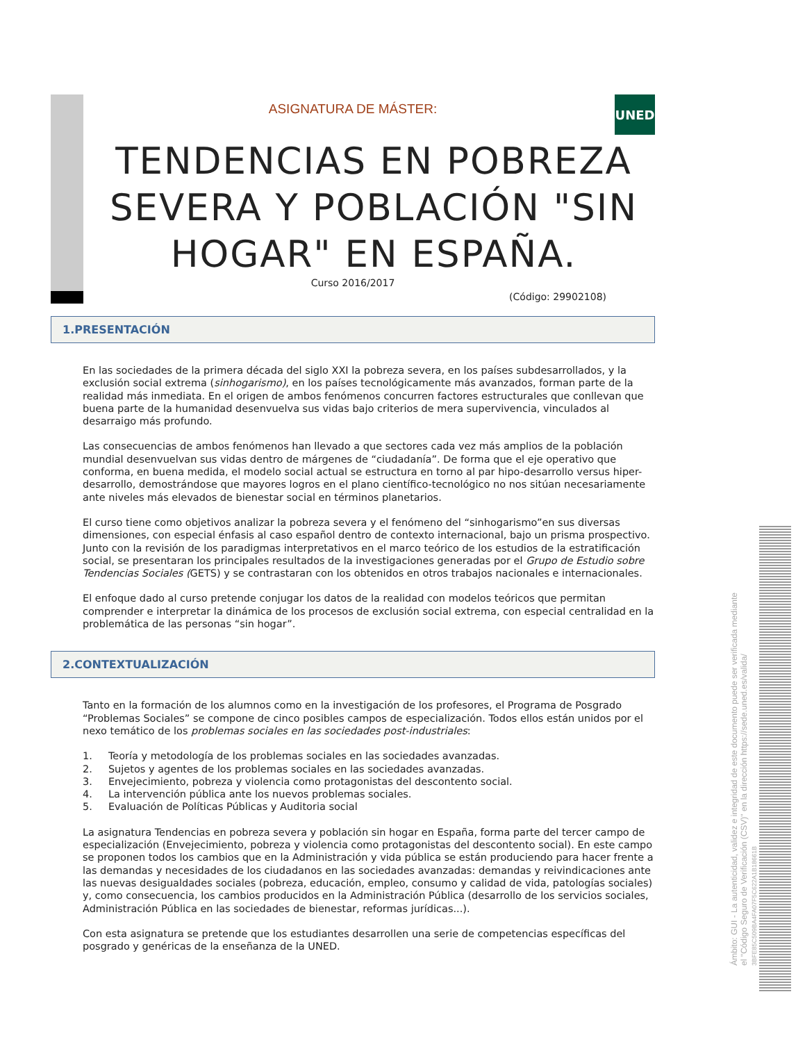UNED
ASIGNATURA DE MÁSTER:
TENDENCIAS EN POBREZA SEVERA Y POBLACIÓN "SIN HOGAR" EN ESPAÑA.
Curso 2016/2017
(Código: 29902108)
1.PRESENTACIÓN
En las sociedades de la primera década del siglo XXI la pobreza severa, en los países subdesarrollados, y la exclusión social extrema (sinhogarismo), en los países tecnológicamente más avanzados, forman parte de la realidad más inmediata. En el origen de ambos fenómenos concurren factores estructurales que conllevan que buena parte de la humanidad desenvuelva sus vidas bajo criterios de mera supervivencia, vinculados al desarraigo más profundo.
Las consecuencias de ambos fenómenos han llevado a que sectores cada vez más amplios de la población mundial desenvuelvan sus vidas dentro de márgenes de “ciudadanía”. De forma que el eje operativo que conforma, en buena medida, el modelo social actual se estructura en torno al par hipo-desarrollo versus hiper-desarrollo, demostrándose que mayores logros en el plano científico-tecnológico no nos sitúan necesariamente ante niveles más elevados de bienestar social en términos planetarios.
El curso tiene como objetivos analizar la pobreza severa y el fenómeno del “sinhogarismo”en sus diversas dimensiones, con especial énfasis al caso español dentro de contexto internacional, bajo un prisma prospectivo. Junto con la revisión de los paradigmas interpretativos en el marco teórico de los estudios de la estratificación social, se presentaran los principales resultados de la investigaciones generadas por el Grupo de Estudio sobre Tendencias Sociales (GETS) y se contrastaran con los obtenidos en otros trabajos nacionales e internacionales.
El enfoque dado al curso pretende conjugar los datos de la realidad con modelos teóricos que permitan comprender e interpretar la dinámica de los procesos de exclusión social extrema, con especial centralidad en la problemática de las personas “sin hogar”.
2.CONTEXTUALIZACIÓN
Tanto en la formación de los alumnos como en la investigación de los profesores, el Programa de Posgrado “Problemas Sociales” se compone de cinco posibles campos de especialización. Todos ellos están unidos por el nexo temático de los problemas sociales en las sociedades post-industriales:
1. Teoría y metodología de los problemas sociales en las sociedades avanzadas.
2. Sujetos y agentes de los problemas sociales en las sociedades avanzadas.
3. Envejecimiento, pobreza y violencia como protagonistas del descontento social.
4. La intervención pública ante los nuevos problemas sociales.
5. Evaluación de Políticas Públicas y Auditoria social
La asignatura Tendencias en pobreza severa y población sin hogar en España, forma parte del tercer campo de especialización (Envejecimiento, pobreza y violencia como protagonistas del descontento social). En este campo se proponen todos los cambios que en la Administración y vida pública se están produciendo para hacer frente a las demandas y necesidades de los ciudadanos en las sociedades avanzadas: demandas y reivindicaciones ante las nuevas desigualdades sociales (pobreza, educación, empleo, consumo y calidad de vida, patologías sociales) y, como consecuencia, los cambios producidos en la Administración Pública (desarrollo de los servicios sociales, Administración Pública en las sociedades de bienestar, reformas jurídicas...).
Con esta asignatura se pretende que los estudiantes desarrollen una serie de competencias específicas del posgrado y genéricas de la enseñanza de la UNED.
Ámbito: GUI - La autenticidad, validez e integridad de este documento puede ser verificada mediante
el "Código Seguro de Verificación (CSV)" en la dirección https://sede.uned.es/valida/
3BFE85C509BA4FA07F5C622A1B18661B